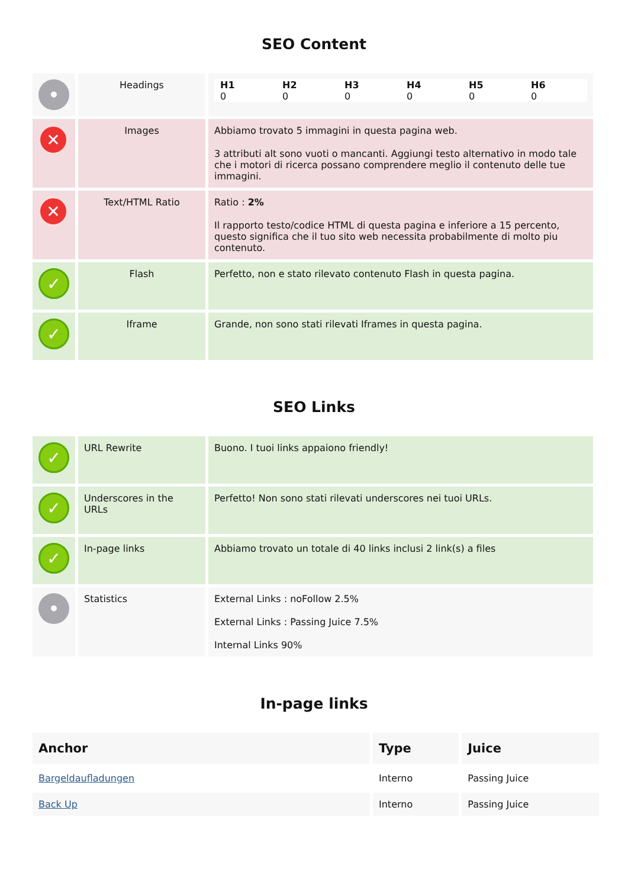SEO Content
| • | Headings | / H1 0 / H2 0 / H3 0 / H4 0 / H5 0 / H6 0 / |
| ✕ | Images | Abbiamo trovato 5 immagini in questa pagina web. 3 attributi alt sono vuoti o mancanti. Aggiungi testo alternativo in modo tale che i motori di ricerca possano comprendere meglio il contenuto delle tue immagini. |
| ✕ | Text/HTML Ratio | Ratio : 2% Il rapporto testo/codice HTML di questa pagina e inferiore a 15 percento, questo significa che il tuo sito web necessita probabilmente di molto piu contenuto. |
| ✓ | Flash | Perfetto, non e stato rilevato contenuto Flash in questa pagina. |
| ✓ | Iframe | Grande, non sono stati rilevati Iframes in questa pagina. |
SEO Links
| ✓ | URL Rewrite | Buono. I tuoi links appaiono friendly! |
| ✓ | Underscores in the URLs | Perfetto! Non sono stati rilevati underscores nei tuoi URLs. |
| ✓ | In-page links | Abbiamo trovato un totale di 40 links inclusi 2 link(s) a files |
| • | Statistics | External Links : noFollow 2.5% External Links : Passing Juice 7.5% Internal Links 90% |
In-page links
| Anchor | Type | Juice |
| --- | --- | --- |
| Bargeldaufladungen | Interno | Passing Juice |
| Back Up | Interno | Passing Juice |